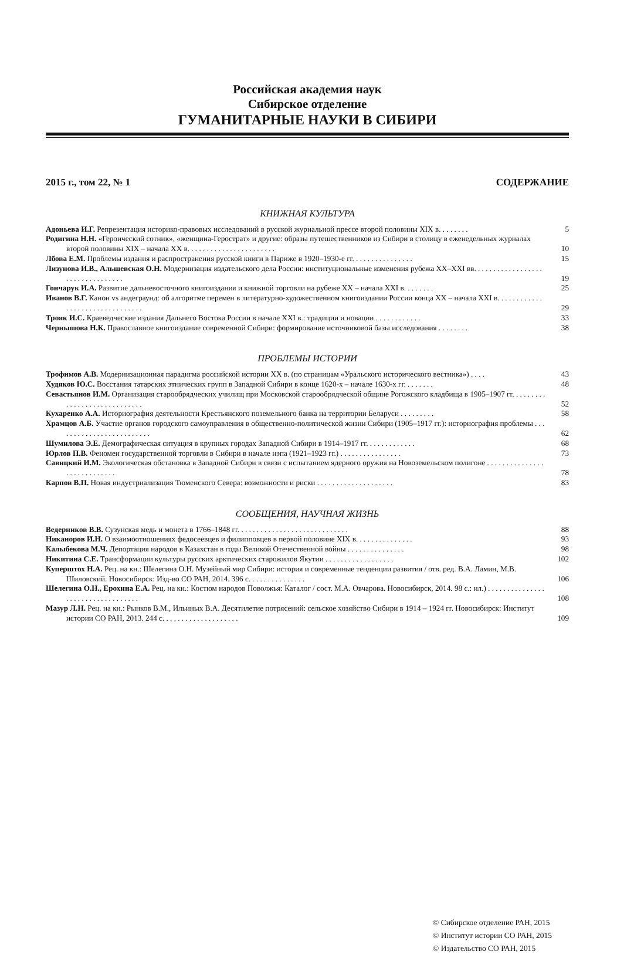Российская академия наук
Сибирское отделение
ГУМАНИТАРНЫЕ НАУКИ В СИБИРИ
2015 г., том 22, № 1 СОДЕРЖАНИЕ
КНИЖНАЯ КУЛЬТУРА
Адоньева И.Г. Репрезентация историко-правовых исследований в русской журнальной прессе второй половины XIX в. . . . . . . .
5
Родигина Н.Н. «Героический сотник», «женщина-Герострат» и другие: образы путешественников из Сибири в столицу в еженедельных журналах второй половины XIX – начала XX в. . . . . . . . . . . . . . . . . . . . . . .
10
Лбова Е.М. Проблемы издания и распространения русской книги в Париже в 1920–1930-е гг. . . . . . . . . . . . . . . .
15
Лизунова И.В., Альшевская О.Н. Модернизация издательского дела России: институциональные изменения рубежа XX–XXI вв. . . . . . . . . . . . . . . . . . . . . . . . . . . . . . . . .
19
Гончарук И.А. Развитие дальневосточного книгоиздания и книжной торговли на рубеже XX – начала XXI в. . . . . . . .
25
Иванов В.Г. Канон vs андеграунд: об алгоритме перемен в литературно-художественном книгоиздании России конца XX – начала XXI в. . . . . . . . . . . . . . . . . . . . . . . . . . . . . . . .
29
Трояк И.С. Краеведческие издания Дальнего Востока России в начале XXI в.: традиции и новации . . . . . . . . . . . .
33
Чернышова Н.К. Православное книгоиздание современной Сибири: формирование источниковой базы исследования . . . . . . . .
38
ПРОБЛЕМЫ ИСТОРИИ
Трофимов А.В. Модернизационная парадигма российской истории XX в. (по страницам «Уральского исторического вестника») . . . .
43
Худяков Ю.С. Восстания татарских этнических групп в Западной Сибири в конце 1620-х – начале 1630-х гг. . . . . . . .
48
Севастьянов И.М. Организация старообрядческих училищ при Московской старообрядческой общине Рогожского кладбища в 1905–1907 гг. . . . . . . . . . . . . . . . . . . . . . . . . . . . .
52
Кухаренко А.А. Историография деятельности Крестьянского поземельного банка на территории Беларуси . . . . . . . . .
58
Храмцов А.Б. Участие органов городского самоуправления в общественно-политической жизни Сибири (1905–1917 гг.): историография проблемы . . . . . . . . . . . . . . . . . . . . . . . . .
62
Шумилова Э.Е. Демографическая ситуация в крупных городах Западной Сибири в 1914–1917 гг. . . . . . . . . . . . .
68
Юрлов П.В. Феномен государственной торговли в Сибири в начале нэпа (1921–1923 гг.) . . . . . . . . . . . . . . . .
73
Савицкий И.М. Экологическая обстановка в Западной Сибири в связи с испытанием ядерного оружия на Новоземельском полигоне . . . . . . . . . . . . . . . . . . . . . . . . . . . .
78
Карпов В.П. Новая индустриализация Тюменского Севера: возможности и риски . . . . . . . . . . . . . . . . . . . .
83
СООБЩЕНИЯ, НАУЧНАЯ ЖИЗНЬ
Ведерников В.В. Сузунская медь и монета в 1766–1848 гг. . . . . . . . . . . . . . . . . . . . . . . . . . . . .
88
Никаноров И.Н. О взаимоотношениях федосеевцев и филипповцев в первой половине XIX в. . . . . . . . . . . . . . .
93
Калыбекова М.Ч. Депортация народов в Казахстан в годы Великой Отечественной войны . . . . . . . . . . . . . . .
98
Никитина С.Е. Трансформации культуры русских арктических старожилов Якутии . . . . . . . . . . . . . . . . . .
102
Куперштох Н.А. Рец. на кн.: Шелегина О.Н. Музейный мир Сибири: история и современные тенденции развития / отв. ред. В.А. Ламин, М.В. Шиловский. Новосибирск: Изд-во СО РАН, 2014. 396 с. . . . . . . . . . . . . . .
106
Шелегина О.Н., Ерохина Е.А. Рец. на кн.: Костюм народов Поволжья: Каталог / сост. М.А. Овчарова. Новосибирск, 2014. 98 с.: ил.) . . . . . . . . . . . . . . . . . . . . . . . . . . . . . . . . . .
108
Мазур Л.Н. Рец. на кн.: Рынков В.М., Ильиных В.А. Десятилетие потрясений: сельское хозяйство Сибири в 1914 – 1924 гг. Новосибирск: Институт истории СО РАН, 2013. 244 с. . . . . . . . . . . . . . . . . . . .
109
© Сибирское отделение РАН, 2015
© Институт истории СО РАН, 2015
© Издательство СО РАН, 2015